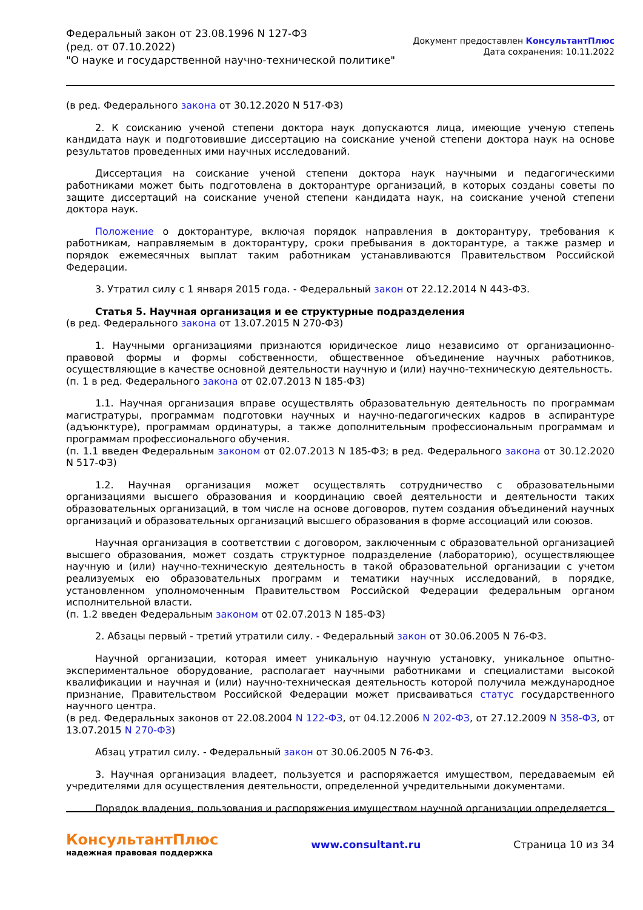Федеральный закон от 23.08.1996 N 127-ФЗ
(ред. от 07.10.2022)
"О науке и государственной научно-технической политике"
Документ предоставлен КонсультантПлюс
Дата сохранения: 10.11.2022
(в ред. Федерального закона от 30.12.2020 N 517-ФЗ)
2. К соисканию ученой степени доктора наук допускаются лица, имеющие ученую степень кандидата наук и подготовившие диссертацию на соискание ученой степени доктора наук на основе результатов проведенных ими научных исследований.
Диссертация на соискание ученой степени доктора наук научными и педагогическими работниками может быть подготовлена в докторантуре организаций, в которых созданы советы по защите диссертаций на соискание ученой степени кандидата наук, на соискание ученой степени доктора наук.
Положение о докторантуре, включая порядок направления в докторантуру, требования к работникам, направляемым в докторантуру, сроки пребывания в докторантуре, а также размер и порядок ежемесячных выплат таким работникам устанавливаются Правительством Российской Федерации.
3. Утратил силу с 1 января 2015 года. - Федеральный закон от 22.12.2014 N 443-ФЗ.
Статья 5. Научная организация и ее структурные подразделения
(в ред. Федерального закона от 13.07.2015 N 270-ФЗ)
1. Научными организациями признаются юридическое лицо независимо от организационно-правовой формы и формы собственности, общественное объединение научных работников, осуществляющие в качестве основной деятельности научную и (или) научно-техническую деятельность.
(п. 1 в ред. Федерального закона от 02.07.2013 N 185-ФЗ)
1.1. Научная организация вправе осуществлять образовательную деятельность по программам магистратуры, программам подготовки научных и научно-педагогических кадров в аспирантуре (адъюнктуре), программам ординатуры, а также дополнительным профессиональным программам и программам профессионального обучения.
(п. 1.1 введен Федеральным законом от 02.07.2013 N 185-ФЗ; в ред. Федерального закона от 30.12.2020 N 517-ФЗ)
1.2. Научная организация может осуществлять сотрудничество с образовательными организациями высшего образования и координацию своей деятельности и деятельности таких образовательных организаций, в том числе на основе договоров, путем создания объединений научных организаций и образовательных организаций высшего образования в форме ассоциаций или союзов.
Научная организация в соответствии с договором, заключенным с образовательной организацией высшего образования, может создать структурное подразделение (лабораторию), осуществляющее научную и (или) научно-техническую деятельность в такой образовательной организации с учетом реализуемых ею образовательных программ и тематики научных исследований, в порядке, установленном уполномоченным Правительством Российской Федерации федеральным органом исполнительной власти.
(п. 1.2 введен Федеральным законом от 02.07.2013 N 185-ФЗ)
2. Абзацы первый - третий утратили силу. - Федеральный закон от 30.06.2005 N 76-ФЗ.
Научной организации, которая имеет уникальную научную установку, уникальное опытно-экспериментальное оборудование, располагает научными работниками и специалистами высокой квалификации и научная и (или) научно-техническая деятельность которой получила международное признание, Правительством Российской Федерации может присваиваться статус государственного научного центра.
(в ред. Федеральных законов от 22.08.2004 N 122-ФЗ, от 04.12.2006 N 202-ФЗ, от 27.12.2009 N 358-ФЗ, от 13.07.2015 N 270-ФЗ)
Абзац утратил силу. - Федеральный закон от 30.06.2005 N 76-ФЗ.
3. Научная организация владеет, пользуется и распоряжается имуществом, передаваемым ей учредителями для осуществления деятельности, определенной учредительными документами.
Порядок владения, пользования и распоряжения имуществом научной организации определяется
КонсультантПлюс
надежная правовая поддержка
www.consultant.ru Страница 10 из 34